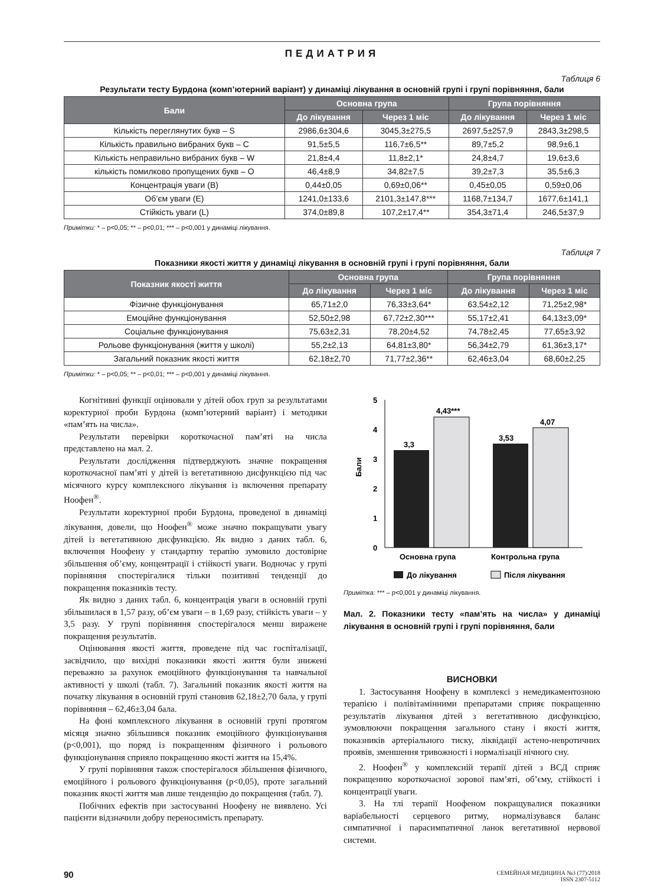ПЕДИАТРИЯ
Таблиця 6
Результати тесту Бурдона (комп’ютерний варіант) у динаміці лікування в основній групі і групі порівняння, бали
| Бали | Основна група | | Група порівняння | |
| --- | --- | --- | --- | --- |
| | До лікування | Через 1 міс | До лікування | Через 1 міс |
| Кількість переглянутих букв – S | 2986,6±304,6 | 3045,3±275,5 | 2697,5±257,9 | 2843,3±298,5 |
| Кількість правильно вибраних букв – C | 91,5±5,5 | 116,7±6,5** | 89,7±5,2 | 98,9±6,1 |
| Кількість неправильно вибраних букв – W | 21,8±4,4 | 11,8±2,1* | 24,8±4,7 | 19,6±3,6 |
| кількість помилково пропущених букв – O | 46,4±8,9 | 34,82±7,5 | 39,2±7,3 | 35,5±6,3 |
| Концентрація уваги (B) | 0,44±0,05 | 0,69±0,06** | 0,45±0,05 | 0,59±0,06 |
| Об’єм уваги (E) | 1241,0±133,6 | 2101,3±147,8*** | 1168,7±134,7 | 1677,6±141,1 |
| Стійкість уваги (L) | 374,0±89,8 | 107,2±17,4** | 354,3±71,4 | 246,5±37,9 |
Примітки: * – p<0,05; ** – p<0,01; *** – p<0,001 у динаміці лікування.
Таблиця 7
Показники якості життя у динаміці лікування в основній групі і групі порівняння, бали
| Показник якості життя | Основна група | | Група порівняння | |
| --- | --- | --- | --- | --- |
| | До лікування | Через 1 міс | До лікування | Через 1 міс |
| Фізичне функціонування | 65,71±2,0 | 76,33±3,64* | 63,54±2,12 | 71,25±2,98* |
| Емоційне функціонування | 52,50±2,98 | 67,72±2,30*** | 55,17±2,41 | 64,13±3,09* |
| Соціальне функціонування | 75,63±2,31 | 78,20±4,52 | 74,78±2,45 | 77,65±3,92 |
| Рольове функціонування (життя у школі) | 55,2±2,13 | 64,81±3,80* | 56,34±2,79 | 61,36±3,17* |
| Загальний показник якості життя | 62,18±2,70 | 71,77±2,36** | 62,46±3,04 | 68,60±2,25 |
Примітки: * – p<0,05; ** – p<0,01; *** – p<0,001 у динаміці лікування.
Когнітивні функції оцінювали у дітей обох груп за результатами коректурної проби Бурдона (комп’ютерний варіант) і методики «пам’ять на числа».
Результати перевірки короткочасної пам’яті на числа представлено на мал. 2.
Результати дослідження підтверджують значне покращення короткочасної пам’яті у дітей із вегетативною дисфункцією під час місячного курсу комплексного лікування із включення препарату Ноофен<sup>®</sup>.
Результати коректурної проби Бурдона, проведеної в динаміці лікування, довели, що Ноофен<sup>®</sup> може значно покращувати увагу дітей із вегетативною дисфункцією. Як видно з даних табл. 6, включення Ноофену у стандартну терапію зумовило достовірне збільшення об’єму, концентрації і стійкості уваги. Водночас у групі порівняння спостерігалися тільки позитивні тенденції до покращення показників тесту.
Як видно з даних табл. 6, концентрація уваги в основній групі збільшилася в 1,57 разу, об’єм уваги – в 1,69 разу, стійкість уваги – у 3,5 разу. У групі порівняння спостерігалося менш виражене покращення результатів.
Оцінювання якості життя, проведене під час госпіталізації, засвідчило, що вихідні показники якості життя були знижені переважно за рахунок емоційного функціонування та навчальної активності у школі (табл. 7). Загальний показник якості життя на початку лікування в основній групі становив 62,18±2,70 бала, у групі порівняння – 62,46±3,04 бала.
На фоні комплексного лікування в основній групі протягом місяця значно збільшився показник емоційного функціонування (p<0,001), що поряд із покращенням фізичного і рольового функціонування сприяло покращенню якості життя на 15,4%.
У групі порівняння також спостерігалося збільшення фізичного, емоційного і рольового функціонування (p<0,05), проте загальний показник якості життя мав лише тенденцію до покращення (табл. 7).
Побічних ефектів при застосуванні Ноофену не виявлено. Усі пацієнти відзначили добру переносимість препарату.
5
4
3
2
1
0
Бали
3,3
4,43***
3,53
4,07
Основна група
Контрольна група
До лікування
Після лікування
Примітка: *** – p<0,001 у динаміці лікування.
Мал. 2. Показники тесту «пам’ять на числа» у динаміці лікування в основній групі і групі порівняння, бали
ВИСНОВКИ
1. Застосування Ноофену в комплексі з немедикаментозною терапією і полівітамінними препаратами сприяє покращенню результатів лікування дітей з вегетативною дисфункцією, зумовлюючи покращення загального стану і якості життя, показників артеріального тиску, ліквідації астено-невротичних проявів, зменшення тривожності і нормалізації нічного сну.
2. Ноофен<sup>®</sup> у комплексній терапії дітей з ВСД сприяє покращенню короткочасної зорової пам’яті, об’єму, стійкості і концентрації уваги.
3. На тлі терапії Ноофеном покращувалися показники варіабельності серцевого ритму, нормалізувався баланс симпатичної і парасимпатичної ланок вегетативної нервової системи.
90
СЕМЕЙНАЯ МЕДИЦИНА №3 (77)/2018
ISSN 2307-5112